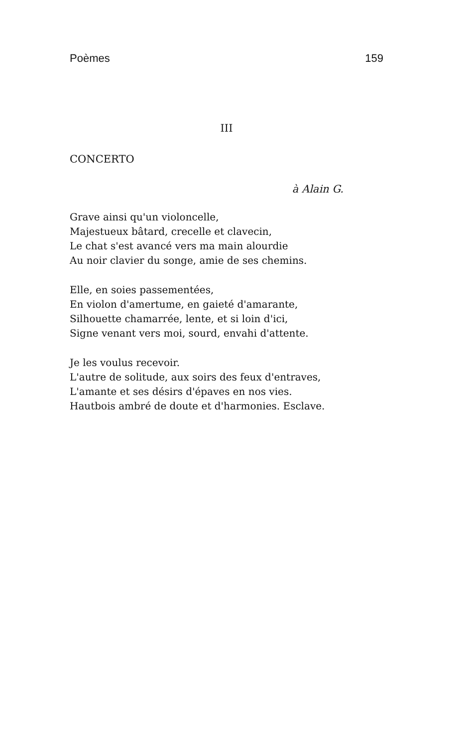Poèmes 159
III
CONCERTO
à Alain G.
Grave ainsi qu'un violoncelle,
Majestueux bâtard, crecelle et clavecin,
Le chat s'est avancé vers ma main alourdie
Au noir clavier du songe, amie de ses chemins.
Elle, en soies passementées,
En violon d'amertume, en gaieté d'amarante,
Silhouette chamarrée, lente, et si loin d'ici,
Signe venant vers moi, sourd, envahi d'attente.
Je les voulus recevoir.
L'autre de solitude, aux soirs des feux d'entraves,
L'amante et ses désirs d'épaves en nos vies.
Hautbois ambré de doute et d'harmonies. Esclave.